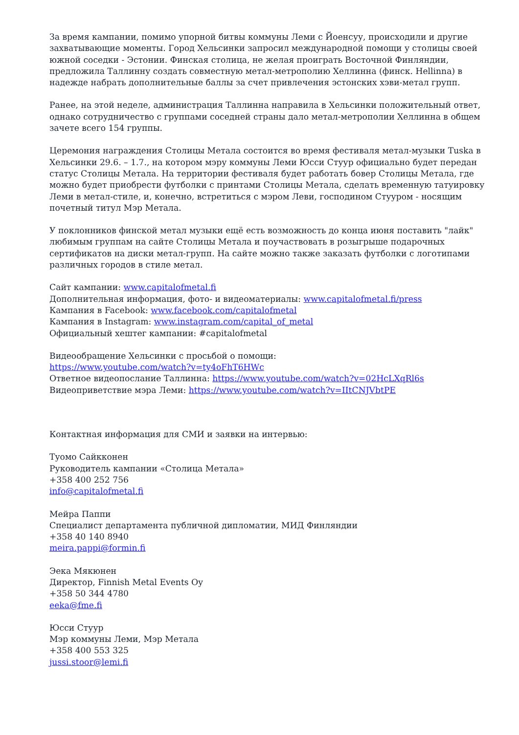За время кампании, помимо упорной битвы коммуны Леми с Йоенсуу, происходили и другие захватывающие моменты. Город Хельсинки запросил международной помощи у столицы своей южной соседки - Эстонии. Финская столица, не желая проиграть Восточной Финляндии, предложила Таллинну создать совместную метал-метрополию Хеллинна (финск. Hellinna) в надежде набрать дополнительные баллы за счет привлечения эстонских хэви-метал групп.
Ранее, на этой неделе, администрация Таллинна направила в Хельсинки положительный ответ, однако сотрудничество с группами соседней страны дало метал-метрополии Хеллинна в общем зачете всего 154 группы.
Церемония награждения Столицы Метала состоится во время фестиваля метал-музыки Tuska в Хельсинки 29.6. – 1.7., на котором мэру коммуны Леми Юсси Стуур официально будет передан статус Столицы Метала. На территории фестиваля будет работать бовер Столицы Метала, где можно будет приобрести футболки с принтами Столицы Метала, сделать временную татуировку Леми в метал-стиле, и, конечно, встретиться с мэром Леви, господином Стууром - носящим почетный титул Мэр Метала.
У поклонников финской метал музыки ещё есть возможность до конца июня поставить "лайк" любимым группам на сайте Столицы Метала и поучаствовать в розыгрыше подарочных сертификатов на диски метал-групп. На сайте можно также заказать футболки с логотипами различных городов в стиле метал.
Сайт кампании: www.capitalofmetal.fi
Дополнительная информация, фото- и видеоматериалы: www.capitalofmetal.fi/press
Кампания в Facebook: www.facebook.com/capitalofmetal
Кампания в Instagram: www.instagram.com/capital_of_metal
Официальный хештег кампании: #capitalofmetal
Видеообращение Хельсинки с просьбой о помощи:
https://www.youtube.com/watch?v=ty4oFhT6HWc
Ответное видеопослание Таллинна: https://www.youtube.com/watch?v=02HcLXqRl6s
Видеоприветствие мэра Леми: https://www.youtube.com/watch?v=IItCNJVbtPE
Контактная информация для СМИ и заявки на интервью:
Туомо Сайкконен
Руководитель кампании «Столица Метала»
+358 400 252 756
info@capitalofmetal.fi
Мейра Паппи
Специалист департамента публичной дипломатии, МИД Финляндии
+358 40 140 8940
meira.pappi@formin.fi
Эека Мякюнен
Директор, Finnish Metal Events Oy
+358 50 344 4780
eeka@fme.fi
Юсси Стуур
Мэр коммуны Леми, Мэр Метала
+358 400 553 325
jussi.stoor@lemi.fi